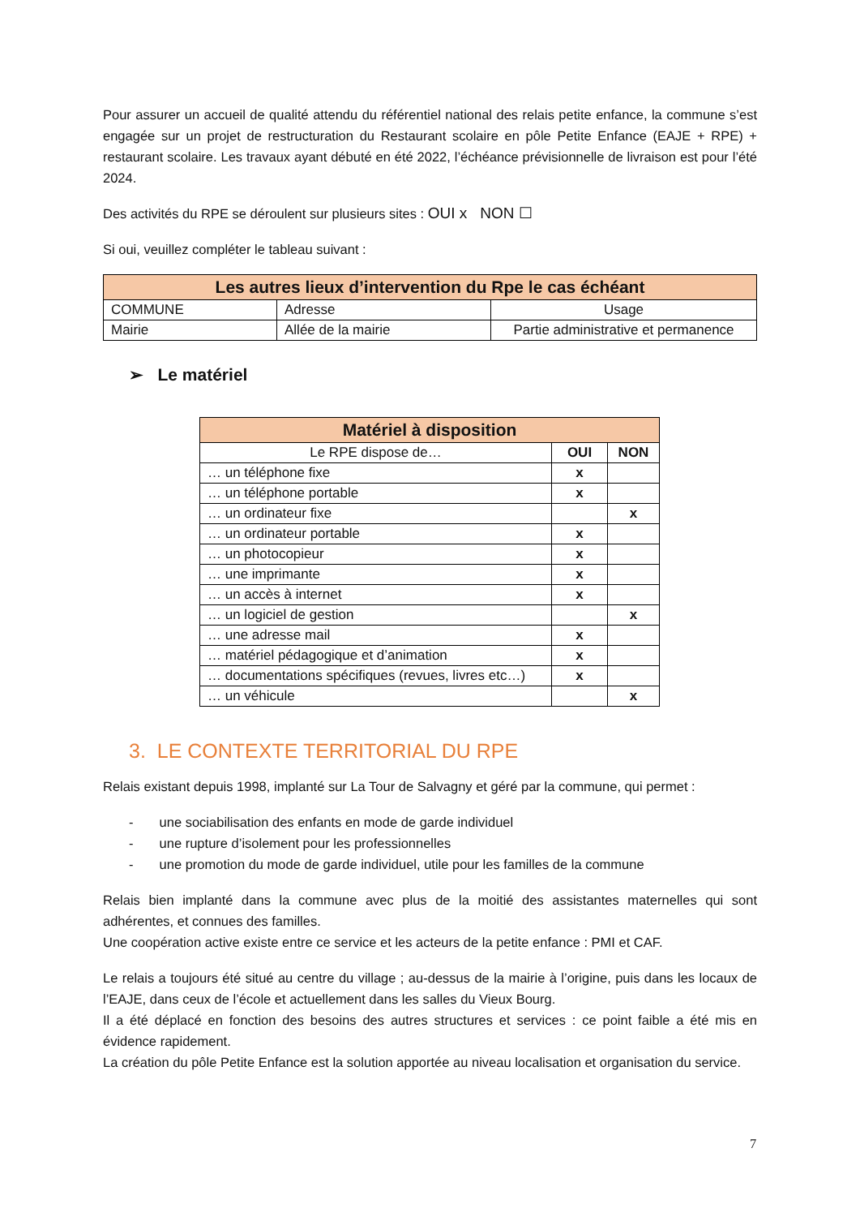Pour assurer un accueil de qualité attendu du référentiel national des relais petite enfance, la commune s’est engagée sur un projet de restructuration du Restaurant scolaire en pôle Petite Enfance (EAJE + RPE) + restaurant scolaire. Les travaux ayant débuté en été 2022, l’échéance prévisionnelle de livraison est pour l’été 2024.
Des activités du RPE se déroulent sur plusieurs sites : OUI x NON ☐
Si oui, veuillez compléter le tableau suivant :
| Les autres lieux d’intervention du Rpe le cas échéant | | |
| --- | --- | --- |
| COMMUNE | Adresse | Usage |
| Mairie | Allée de la mairie | Partie administrative et permanence |
➢ Le matériel
| Matériel à disposition | | |
| --- | --- | --- |
| Le RPE dispose de… | OUI | NON |
| … un téléphone fixe | x | |
| … un téléphone portable | x | |
| … un ordinateur fixe | | x |
| … un ordinateur portable | x | |
| … un photocopieur | x | |
| … une imprimante | x | |
| … un accès à internet | x | |
| … un logiciel de gestion | | x |
| … une adresse mail | x | |
| … matériel pédagogique et d’animation | x | |
| … documentations spécifiques (revues, livres etc…) | x | |
| … un véhicule | | x |
3. LE CONTEXTE TERRITORIAL DU RPE
Relais existant depuis 1998, implanté sur La Tour de Salvagny et géré par la commune, qui permet :
- une sociabilisation des enfants en mode de garde individuel
- une rupture d’isolement pour les professionnelles
- une promotion du mode de garde individuel, utile pour les familles de la commune
Relais bien implanté dans la commune avec plus de la moitié des assistantes maternelles qui sont adhérentes, et connues des familles.
Une coopération active existe entre ce service et les acteurs de la petite enfance : PMI et CAF.
Le relais a toujours été situé au centre du village ; au-dessus de la mairie à l’origine, puis dans les locaux de l’EAJE, dans ceux de l’école et actuellement dans les salles du Vieux Bourg.
Il a été déplacé en fonction des besoins des autres structures et services : ce point faible a été mis en évidence rapidement.
La création du pôle Petite Enfance est la solution apportée au niveau localisation et organisation du service.
7